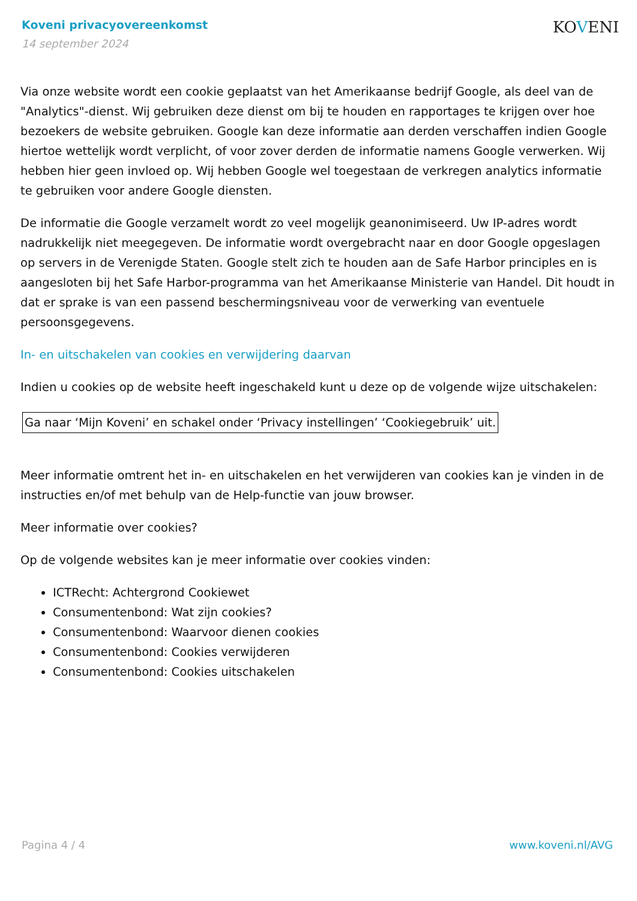Koveni privacyovereenkomst
14 september 2024
KOVENI
Via onze website wordt een cookie geplaatst van het Amerikaanse bedrijf Google, als deel van de "Analytics"-dienst. Wij gebruiken deze dienst om bij te houden en rapportages te krijgen over hoe bezoekers de website gebruiken. Google kan deze informatie aan derden verschaffen indien Google hiertoe wettelijk wordt verplicht, of voor zover derden de informatie namens Google verwerken. Wij hebben hier geen invloed op. Wij hebben Google wel toegestaan de verkregen analytics informatie te gebruiken voor andere Google diensten.
De informatie die Google verzamelt wordt zo veel mogelijk geanonimiseerd. Uw IP-adres wordt nadrukkelijk niet meegegeven. De informatie wordt overgebracht naar en door Google opgeslagen op servers in de Verenigde Staten. Google stelt zich te houden aan de Safe Harbor principles en is aangesloten bij het Safe Harbor-programma van het Amerikaanse Ministerie van Handel. Dit houdt in dat er sprake is van een passend beschermingsniveau voor de verwerking van eventuele persoonsgegevens.
In- en uitschakelen van cookies en verwijdering daarvan
Indien u cookies op de website heeft ingeschakeld kunt u deze op de volgende wijze uitschakelen:
Ga naar ‘Mijn Koveni’ en schakel onder ‘Privacy instellingen’ ‘Cookiegebruik’ uit.
Meer informatie omtrent het in- en uitschakelen en het verwijderen van cookies kan je vinden in de instructies en/of met behulp van de Help-functie van jouw browser.
Meer informatie over cookies?
Op de volgende websites kan je meer informatie over cookies vinden:
ICTRecht: Achtergrond Cookiewet
Consumentenbond: Wat zijn cookies?
Consumentenbond: Waarvoor dienen cookies
Consumentenbond: Cookies verwijderen
Consumentenbond: Cookies uitschakelen
Pagina 4 / 4 www.koveni.nl/AVG